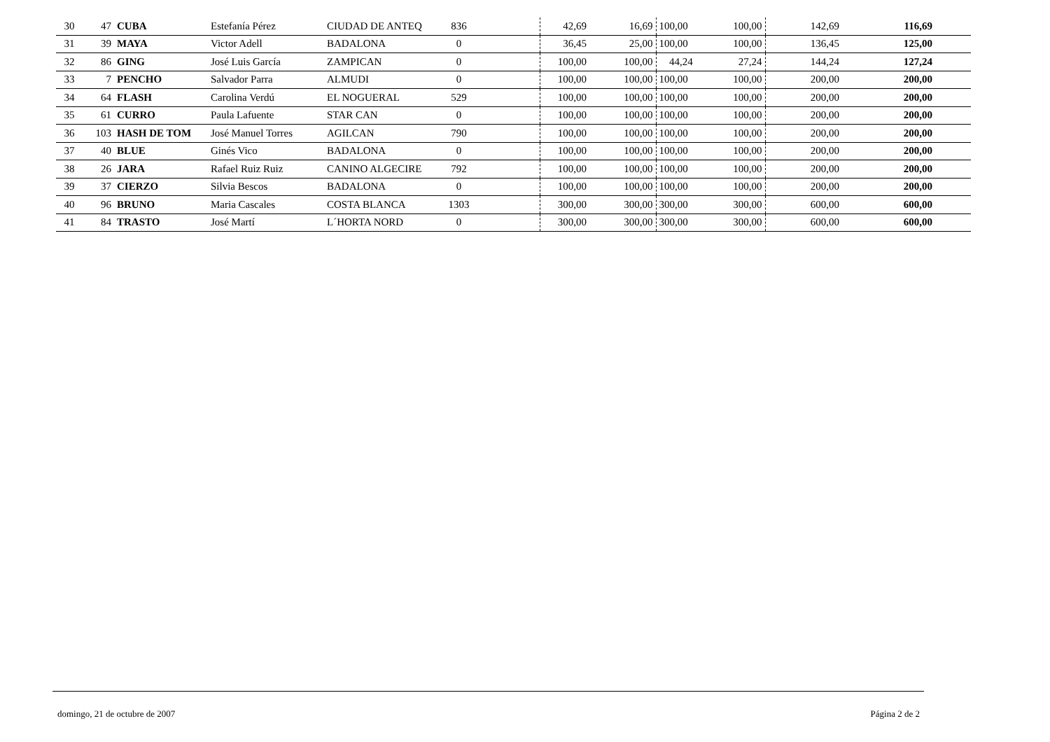| 30 | 47 | CUBA | Estefanía Pérez | CIUDAD DE ANTEQ | 836 | | 42,69 | 16,69 | 100,00 | 100,00 | 142,69 | 116,69 | |
| 31 | 39 | MAYA | Victor Adell | BADALONA | 0 | | 36,45 | 25,00 | 100,00 | 100,00 | 136,45 | 125,00 | |
| 32 | 86 | GING | José Luis García | ZAMPICAN | 0 | | 100,00 | 100,00 | 44,24 | 27,24 | 144,24 | 127,24 | |
| 33 | 7 | PENCHO | Salvador Parra | ALMUDI | 0 | | 100,00 | 100,00 | 100,00 | 100,00 | 200,00 | 200,00 | |
| 34 | 64 | FLASH | Carolina Verdú | EL NOGUERAL | 529 | | 100,00 | 100,00 | 100,00 | 100,00 | 200,00 | 200,00 | |
| 35 | 61 | CURRO | Paula Lafuente | STAR CAN | 0 | | 100,00 | 100,00 | 100,00 | 100,00 | 200,00 | 200,00 | |
| 36 | 103 | HASH DE TOM | José Manuel Torres | AGILCAN | 790 | | 100,00 | 100,00 | 100,00 | 100,00 | 200,00 | 200,00 | |
| 37 | 40 | BLUE | Ginés Vico | BADALONA | 0 | | 100,00 | 100,00 | 100,00 | 100,00 | 200,00 | 200,00 | |
| 38 | 26 | JARA | Rafael Ruiz Ruiz | CANINO ALGECIRE | 792 | | 100,00 | 100,00 | 100,00 | 100,00 | 200,00 | 200,00 | |
| 39 | 37 | CIERZO | Silvia Bescos | BADALONA | 0 | | 100,00 | 100,00 | 100,00 | 100,00 | 200,00 | 200,00 | |
| 40 | 96 | BRUNO | Maria Cascales | COSTA BLANCA | 1303 | | 300,00 | 300,00 | 300,00 | 300,00 | 600,00 | 600,00 | |
| 41 | 84 | TRASTO | José Martí | L´HORTA NORD | 0 | | 300,00 | 300,00 | 300,00 | 300,00 | 600,00 | 600,00 | |
domingo, 21 de octubre de 2007 Página 2 de 2